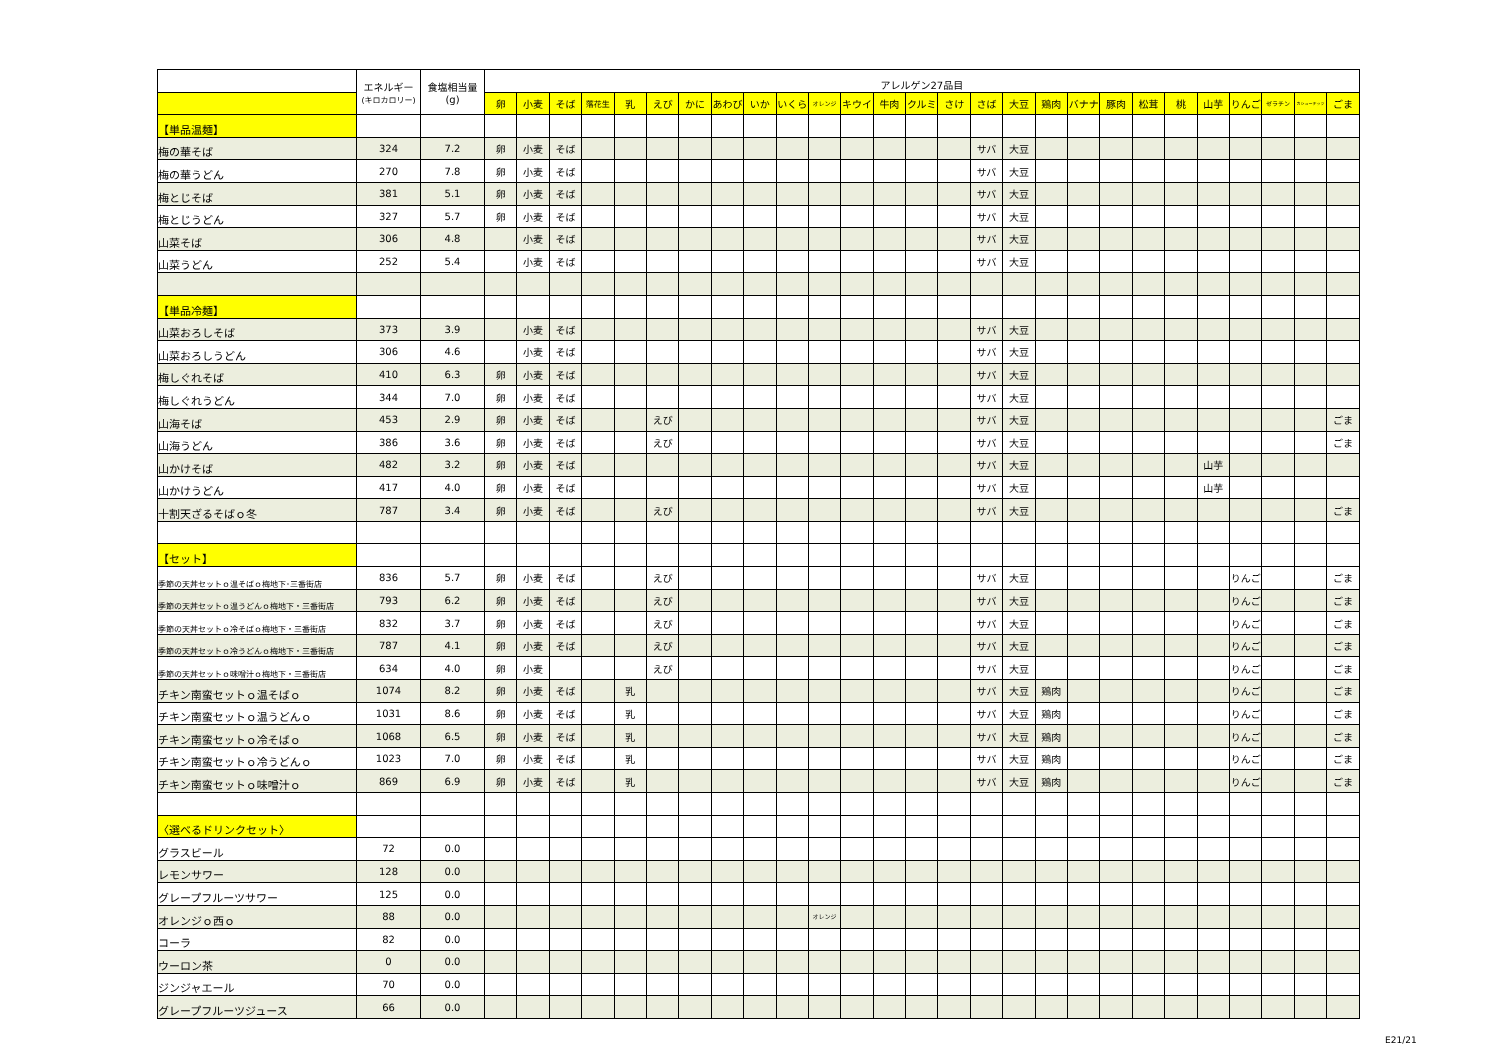| | エネルギー (キロカロリー) | 食塩相当量 (g) | アレルゲン27品目 | | | | | | | | | | | | | | | | | | | | | | | | | | | |
| --- | --- | --- | --- | --- | --- | --- | --- | --- | --- | --- | --- | --- | --- | --- | --- | --- | --- | --- | --- | --- | --- | --- | --- | --- | --- | --- | --- | --- | --- | --- |
| | | | 卵 | 小麦 | そば | 落花生 | 乳 | えび | かに | あわび | いか | いくら | オレンジ | キウイ | 牛肉 | クルミ | さけ | さば | 大豆 | 鶏肉 | バナナ | 豚肉 | 松茸 | 桃 | 山芋 | りんご | ゼラチン | カシューナッツ | ごま | |
| 【単品温麺】 | | | | | | | | | | | | | | | | | | | | | | | | | | | | | | |
| 梅の華そば | 324 | 7.2 | 卵 | 小麦 | そば | | | | | | | | | | | | | サバ | 大豆 | | | | | | | | | | | |
| 梅の華うどん | 270 | 7.8 | 卵 | 小麦 | そば | | | | | | | | | | | | | サバ | 大豆 | | | | | | | | | | | |
| 梅とじそば | 381 | 5.1 | 卵 | 小麦 | そば | | | | | | | | | | | | | サバ | 大豆 | | | | | | | | | | | |
| 梅とじうどん | 327 | 5.7 | 卵 | 小麦 | そば | | | | | | | | | | | | | サバ | 大豆 | | | | | | | | | | | |
| 山菜そば | 306 | 4.8 | | 小麦 | そば | | | | | | | | | | | | | サバ | 大豆 | | | | | | | | | | | |
| 山菜うどん | 252 | 5.4 | | 小麦 | そば | | | | | | | | | | | | | サバ | 大豆 | | | | | | | | | | | |
| 【単品冷麺】 | | | | | | | | | | | | | | | | | | | | | | | | | | | | | | |
| 山菜おろしそば | 373 | 3.9 | | 小麦 | そば | | | | | | | | | | | | | サバ | 大豆 | | | | | | | | | | | |
| 山菜おろしうどん | 306 | 4.6 | | 小麦 | そば | | | | | | | | | | | | | サバ | 大豆 | | | | | | | | | | | |
| 梅しぐれそば | 410 | 6.3 | 卵 | 小麦 | そば | | | | | | | | | | | | | サバ | 大豆 | | | | | | | | | | | |
| 梅しぐれうどん | 344 | 7.0 | 卵 | 小麦 | そば | | | | | | | | | | | | | サバ | 大豆 | | | | | | | | | | | |
| 山海そば | 453 | 2.9 | 卵 | 小麦 | そば | | | えび | | | | | | | | | | サバ | 大豆 | | | | | | | | | | ごま | |
| 山海うどん | 386 | 3.6 | 卵 | 小麦 | そば | | | えび | | | | | | | | | | サバ | 大豆 | | | | | | | | | | ごま | |
| 山かけそば | 482 | 3.2 | 卵 | 小麦 | そば | | | | | | | | | | | | | サバ | 大豆 | | | | | | 山芋 | | | | | |
| 山かけうどん | 417 | 4.0 | 卵 | 小麦 | そば | | | | | | | | | | | | | サバ | 大豆 | | | | | | 山芋 | | | | | |
| 十割天ざるそばｏ冬 | 787 | 3.4 | 卵 | 小麦 | そば | | | えび | | | | | | | | | | サバ | 大豆 | | | | | | | | | | ごま | |
| 【セット】 | | | | | | | | | | | | | | | | | | | | | | | | | | | | | | |
| 季節の天丼セットｏ温そばｏ梅地下･三番街店 | 836 | 5.7 | 卵 | 小麦 | そば | | | えび | | | | | | | | | | サバ | 大豆 | | | | | | | りんご | | | ごま | |
| 季節の天丼セットｏ温うどんｏ梅地下・三番街店 | 793 | 6.2 | 卵 | 小麦 | そば | | | えび | | | | | | | | | | サバ | 大豆 | | | | | | | りんご | | | ごま | |
| 季節の天丼セットｏ冷そばｏ梅地下・三番街店 | 832 | 3.7 | 卵 | 小麦 | そば | | | えび | | | | | | | | | | サバ | 大豆 | | | | | | | りんご | | | ごま | |
| 季節の天丼セットｏ冷うどんｏ梅地下・三番街店 | 787 | 4.1 | 卵 | 小麦 | そば | | | えび | | | | | | | | | | サバ | 大豆 | | | | | | | りんご | | | ごま | |
| 季節の天丼セットｏ味噌汁ｏ梅地下・三番街店 | 634 | 4.0 | 卵 | 小麦 | | | | えび | | | | | | | | | | サバ | 大豆 | | | | | | | りんご | | | ごま | |
| チキン南蛮セットｏ温そばｏ | 1074 | 8.2 | 卵 | 小麦 | そば | | 乳 | | | | | | | | | | | サバ | 大豆 | 鶏肉 | | | | | | りんご | | | ごま | |
| チキン南蛮セットｏ温うどんｏ | 1031 | 8.6 | 卵 | 小麦 | そば | | 乳 | | | | | | | | | | | サバ | 大豆 | 鶏肉 | | | | | | りんご | | | ごま | |
| チキン南蛮セットｏ冷そばｏ | 1068 | 6.5 | 卵 | 小麦 | そば | | 乳 | | | | | | | | | | | サバ | 大豆 | 鶏肉 | | | | | | りんご | | | ごま | |
| チキン南蛮セットｏ冷うどんｏ | 1023 | 7.0 | 卵 | 小麦 | そば | | 乳 | | | | | | | | | | | サバ | 大豆 | 鶏肉 | | | | | | りんご | | | ごま | |
| チキン南蛮セットｏ味噌汁ｏ | 869 | 6.9 | 卵 | 小麦 | そば | | 乳 | | | | | | | | | | | サバ | 大豆 | 鶏肉 | | | | | | りんご | | | ごま | |
| 〈選べるドリンクセット〉 | | | | | | | | | | | | | | | | | | | | | | | | | | | | | | |
| グラスビール | 72 | 0.0 | | | | | | | | | | | | | | | | | | | | | | | | | | | | |
| レモンサワー | 128 | 0.0 | | | | | | | | | | | | | | | | | | | | | | | | | | | | |
| グレープフルーツサワー | 125 | 0.0 | | | | | | | | | | | | | | | | | | | | | | | | | | | | |
| オレンジｏ西ｏ | 88 | 0.0 | | | | | | | | | | | オレンジ | | | | | | | | | | | | | | | | | |
| コーラ | 82 | 0.0 | | | | | | | | | | | | | | | | | | | | | | | | | | | | |
| ウーロン茶 | 0 | 0.0 | | | | | | | | | | | | | | | | | | | | | | | | | | | | |
| ジンジャエール | 70 | 0.0 | | | | | | | | | | | | | | | | | | | | | | | | | | | | |
| グレープフルーツジュース | 66 | 0.0 | | | | | | | | | | | | | | | | | | | | | | | | | | | | |
E21/21